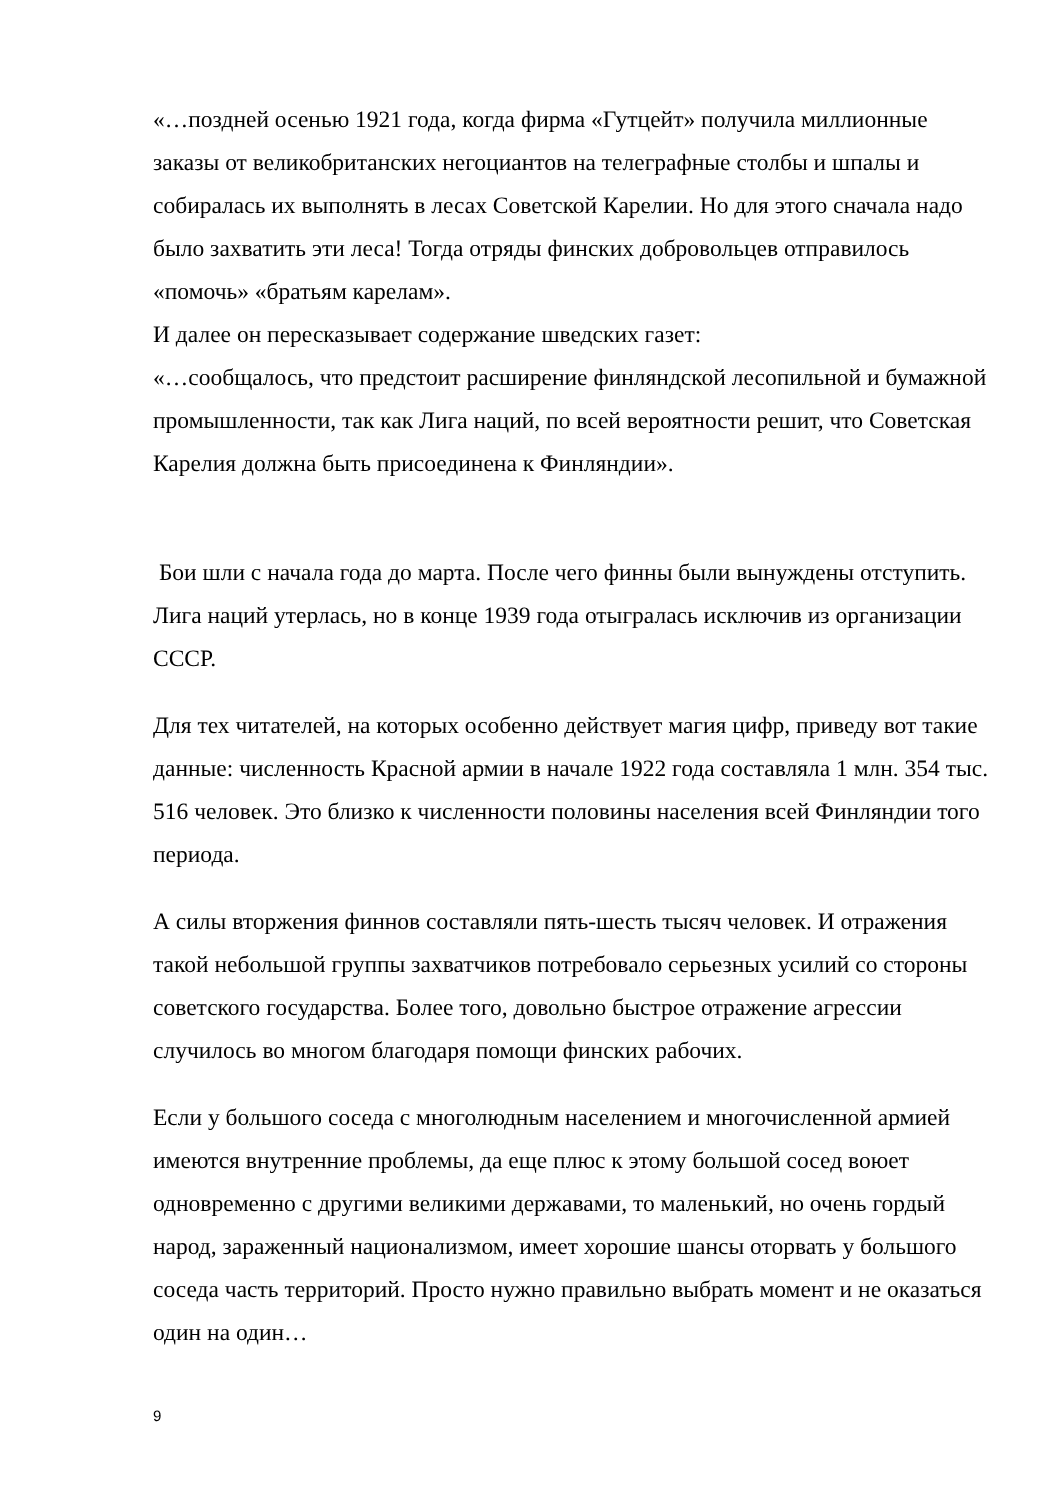«…поздней осенью 1921 года, когда фирма «Гутцейт» получила миллионные заказы от великобританских негоциантов на телеграфные столбы и шпалы и собиралась их выполнять в лесах Советской Карелии. Но для этого сначала надо было захватить эти леса! Тогда отряды финских добровольцев отправилось «помочь» «братьям карелам».
И далее он пересказывает содержание шведских газет:
«…сообщалось, что предстоит расширение финляндской лесопильной и бумажной промышленности, так как Лига наций, по всей вероятности решит, что Советская Карелия должна быть присоединена к Финляндии».
Бои шли с начала года до марта. После чего финны были вынуждены отступить. Лига наций утерлась, но в конце 1939 года отыгралась исключив из организации СССР.
Для тех читателей, на которых особенно действует магия цифр, приведу вот такие данные: численность Красной армии в начале 1922 года составляла 1 млн. 354 тыс. 516 человек. Это близко к численности половины населения всей Финляндии того периода.
А силы вторжения финнов составляли пять-шесть тысяч человек. И отражения такой небольшой группы захватчиков потребовало серьезных усилий со стороны советского государства. Более того, довольно быстрое отражение агрессии случилось во многом благодаря помощи финских рабочих.
Если у большого соседа с многолюдным населением и многочисленной армией имеются внутренние проблемы, да еще плюс к этому большой сосед воюет одновременно с другими великими державами, то маленький, но очень гордый народ, зараженный национализмом, имеет хорошие шансы оторвать у большого соседа часть территорий. Просто нужно правильно выбрать момент и не оказаться один на один…
9